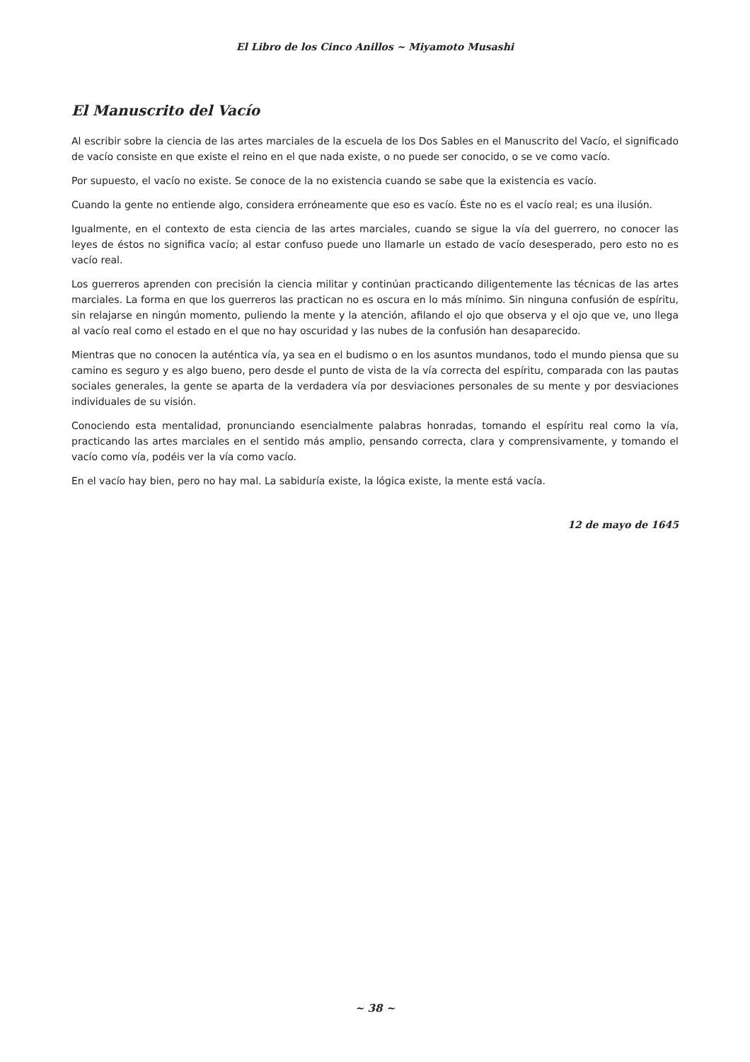El Libro de los Cinco Anillos ~ Miyamoto Musashi
El Manuscrito del Vacío
Al escribir sobre la ciencia de las artes marciales de la escuela de los Dos Sables en el Manuscrito del Vacío, el significado de vacío consiste en que existe el reino en el que nada existe, o no puede ser conocido, o se ve como vacío.
Por supuesto, el vacío no existe. Se conoce de la no existencia cuando se sabe que la existencia es vacío.
Cuando la gente no entiende algo, considera erróneamente que eso es vacío. Éste no es el vacío real; es una ilusión.
Igualmente, en el contexto de esta ciencia de las artes marciales, cuando se sigue la vía del guerrero, no conocer las leyes de éstos no significa vacío; al estar confuso puede uno llamarle un estado de vacío desesperado, pero esto no es vacío real.
Los guerreros aprenden con precisión la ciencia militar y continúan practicando diligentemente las técnicas de las artes marciales. La forma en que los guerreros las practican no es oscura en lo más mínimo. Sin ninguna confusión de espíritu, sin relajarse en ningún momento, puliendo la mente y la atención, afilando el ojo que observa y el ojo que ve, uno llega al vacío real como el estado en el que no hay oscuridad y las nubes de la confusión han desaparecido.
Mientras que no conocen la auténtica vía, ya sea en el budismo o en los asuntos mundanos, todo el mundo piensa que su camino es seguro y es algo bueno, pero desde el punto de vista de la vía correcta del espíritu, comparada con las pautas sociales generales, la gente se aparta de la verdadera vía por desviaciones personales de su mente y por desviaciones individuales de su visión.
Conociendo esta mentalidad, pronunciando esencialmente palabras honradas, tomando el espíritu real como la vía, practicando las artes marciales en el sentido más amplio, pensando correcta, clara y comprensivamente, y tomando el vacío como vía, podéis ver la vía como vacío.
En el vacío hay bien, pero no hay mal. La sabiduría existe, la lógica existe, la mente está vacía.
12 de mayo de 1645
~ 38 ~